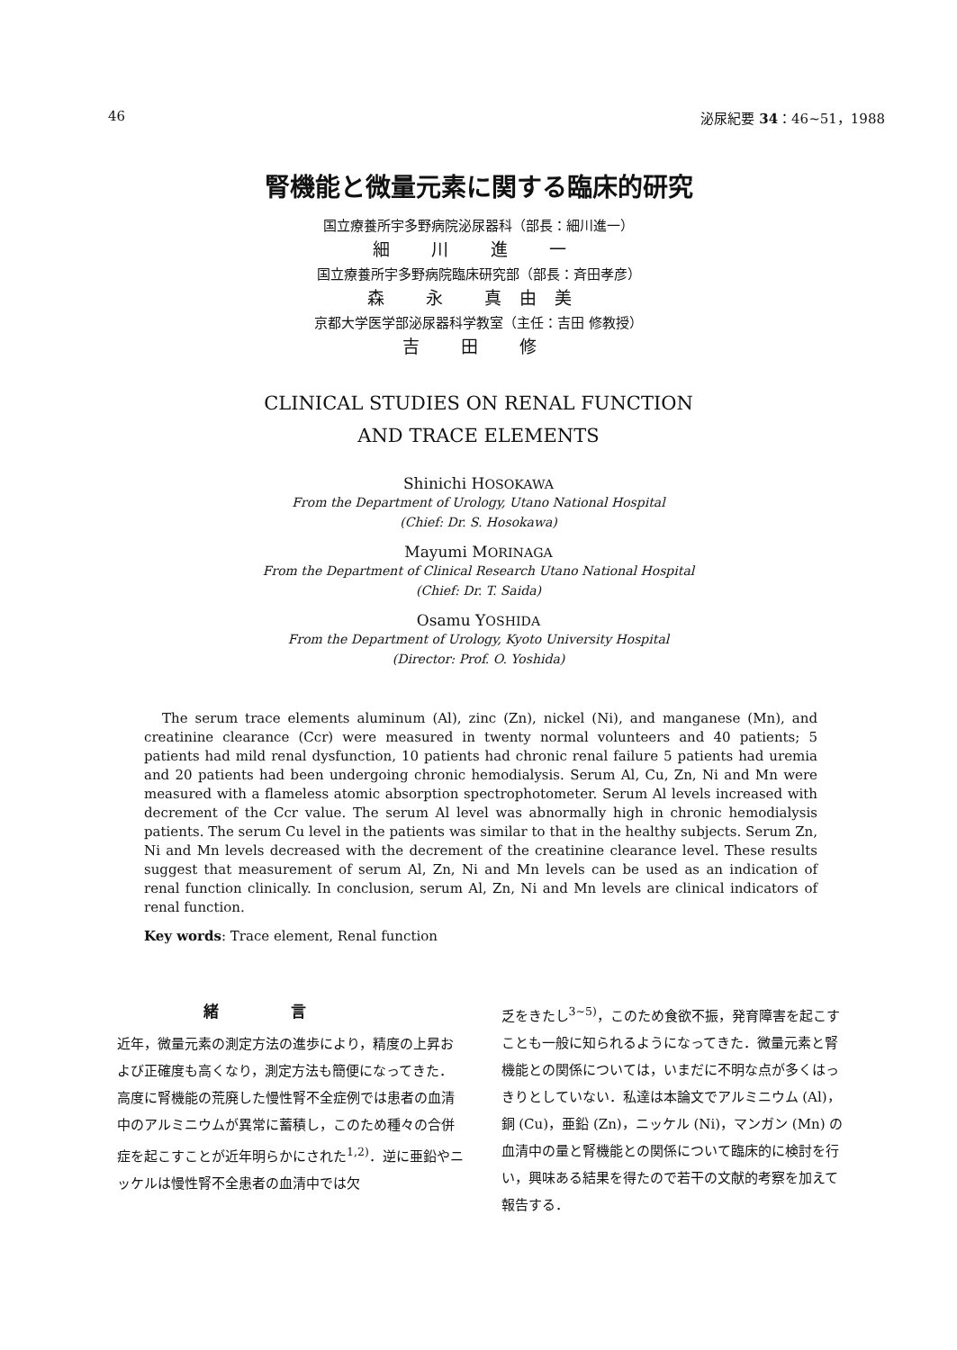46 泌尿紀要 34：46~51，1988
腎機能と微量元素に関する臨床的研究
国立療養所宇多野病院泌尿器科（部長：細川進一）
細 川 進 一
国立療養所宇多野病院臨床研究部（部長：斉田孝彦）
森 永 真由美
京都大学医学部泌尿器科学教室（主任：吉田 修教授）
吉 田 修
CLINICAL STUDIES ON RENAL FUNCTION
AND TRACE ELEMENTS
Shinichi HOSOKAWA
From the Department of Urology, Utano National Hospital
(Chief: Dr. S. Hosokawa)
Mayumi MORINAGA
From the Department of Clinical Research Utano National Hospital
(Chief: Dr. T. Saida)
Osamu YOSHIDA
From the Department of Urology, Kyoto University Hospital
(Director: Prof. O. Yoshida)
The serum trace elements aluminum (Al), zinc (Zn), nickel (Ni), and manganese (Mn), and creatinine clearance (Ccr) were measured in twenty normal volunteers and 40 patients; 5 patients had mild renal dysfunction, 10 patients had chronic renal failure 5 patients had uremia and 20 patients had been undergoing chronic hemodialysis. Serum Al, Cu, Zn, Ni and Mn were measured with a flameless atomic absorption spectrophotometer. Serum Al levels increased with decrement of the Ccr value. The serum Al level was abnormally high in chronic hemodialysis patients. The serum Cu level in the patients was similar to that in the healthy subjects. Serum Zn, Ni and Mn levels decreased with the decrement of the creatinine clearance level. These results suggest that measurement of serum Al, Zn, Ni and Mn levels can be used as an indication of renal function clinically. In conclusion, serum Al, Zn, Ni and Mn levels are clinical indicators of renal function.
Key words: Trace element, Renal function
緒言
近年，微量元素の測定方法の進歩により，精度の上昇および正確度も高くなり，測定方法も簡便になってきた．高度に腎機能の荒廃した慢性腎不全症例では患者の血清中のアルミニウムが異常に蓄積し，このため種々の合併症を起こすことが近年明らかにされた<sup>1,2)</sup>．逆に亜鉛やニッケルは慢性腎不全患者の血清中では欠
乏をきたし<sup>3~5)</sup>，このため食欲不振，発育障害を起こすことも一般に知られるようになってきた．微量元素と腎機能との関係については，いまだに不明な点が多くはっきりとしていない．私達は本論文でアルミニウム (Al)，銅 (Cu)，亜鉛 (Zn)，ニッケル (Ni)，マンガン (Mn) の血清中の量と腎機能との関係について臨床的に検討を行い，興味ある結果を得たので若干の文献的考察を加えて報告する．